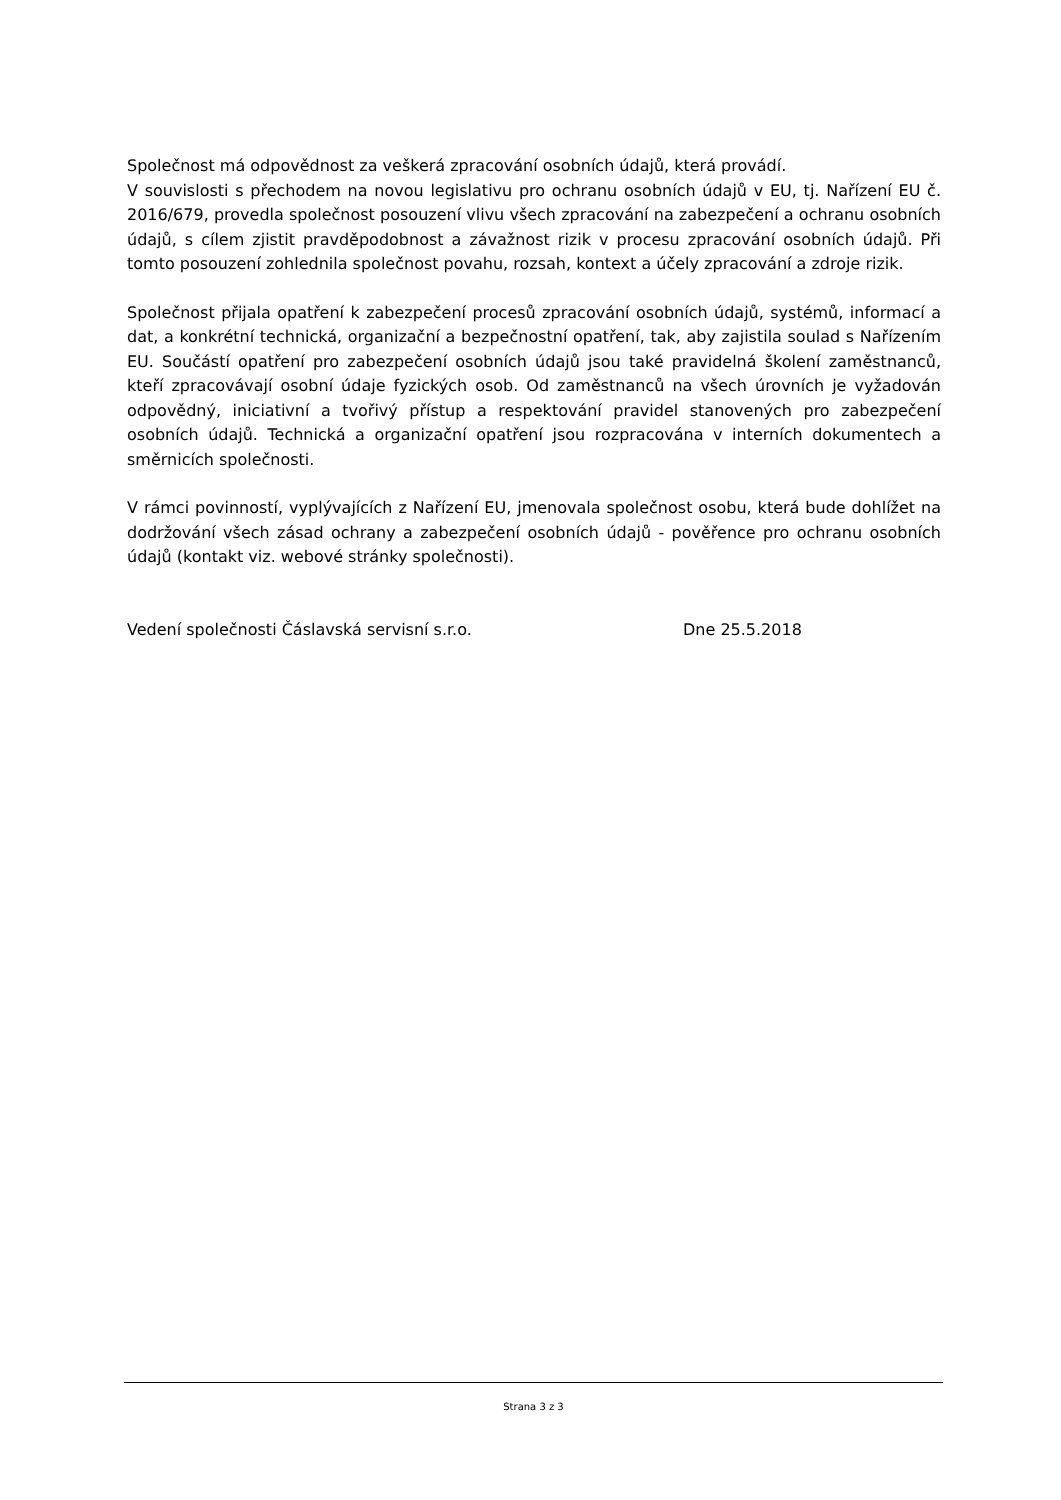Společnost má odpovědnost za veškerá zpracování osobních údajů, která provádí.
V souvislosti s přechodem na novou legislativu pro ochranu osobních údajů v EU, tj. Nařízení EU č. 2016/679, provedla společnost posouzení vlivu všech zpracování na zabezpečení a ochranu osobních údajů, s cílem zjistit pravděpodobnost a závažnost rizik v procesu zpracování osobních údajů. Při tomto posouzení zohlednila společnost povahu, rozsah, kontext a účely zpracování a zdroje rizik.
Společnost přijala opatření k zabezpečení procesů zpracování osobních údajů, systémů, informací a dat, a konkrétní technická, organizační a bezpečnostní opatření, tak, aby zajistila soulad s Nařízením EU. Součástí opatření pro zabezpečení osobních údajů jsou také pravidelná školení zaměstnanců, kteří zpracovávají osobní údaje fyzických osob. Od zaměstnanců na všech úrovních je vyžadován odpovědný, iniciativní a tvořivý přístup a respektování pravidel stanovených pro zabezpečení osobních údajů. Technická a organizační opatření jsou rozpracována v interních dokumentech a směrnicích společnosti.
V rámci povinností, vyplývajících z Nařízení EU, jmenovala společnost osobu, která bude dohlížet na dodržování všech zásad ochrany a zabezpečení osobních údajů - pověřence pro ochranu osobních údajů (kontakt viz. webové stránky společnosti).
Vedení společnosti Čáslavská servisní s.r.o. Dne 25.5.2018
Strana 3 z 3